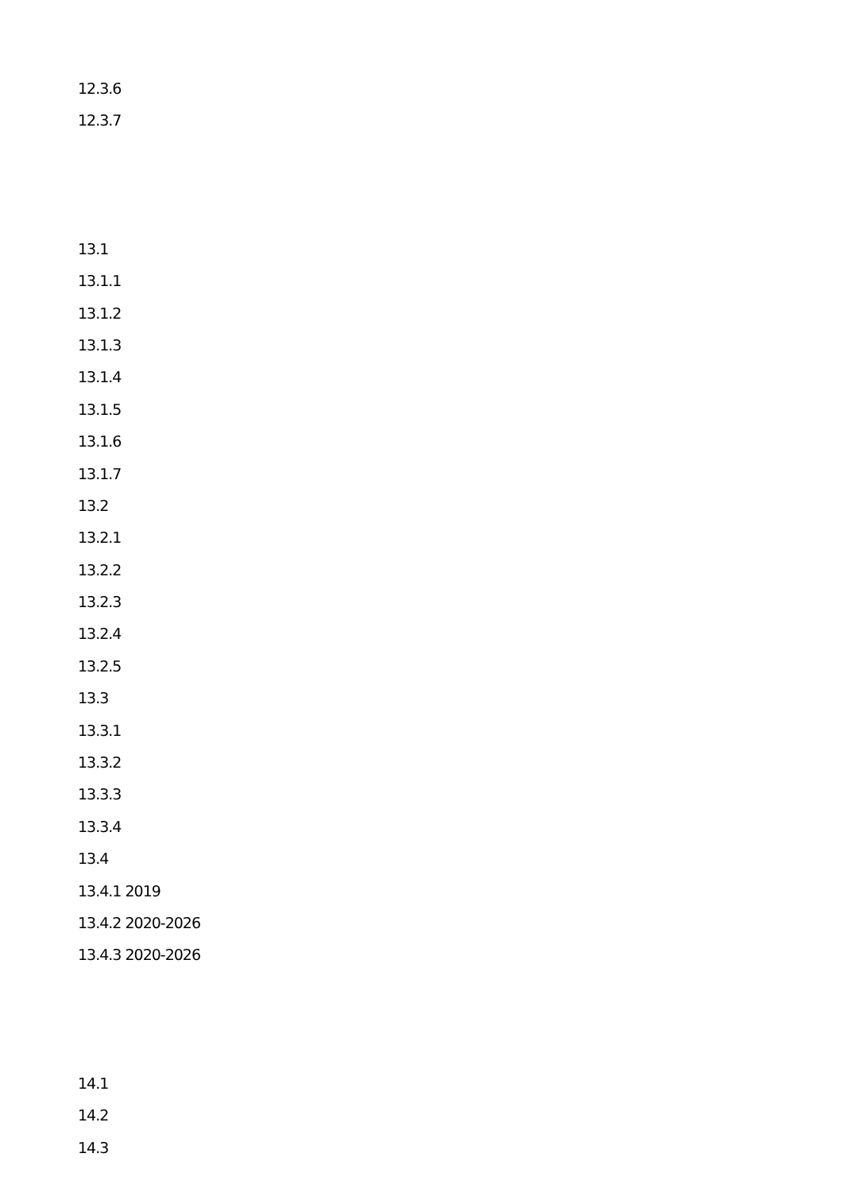12.3.6
12.3.7
13.1
13.1.1
13.1.2
13.1.3
13.1.4
13.1.5
13.1.6
13.1.7
13.2
13.2.1
13.2.2
13.2.3
13.2.4
13.2.5
13.3
13.3.1
13.3.2
13.3.3
13.3.4
13.4
13.4.1 2019
13.4.2 2020-2026
13.4.3 2020-2026
14.1
14.2
14.3